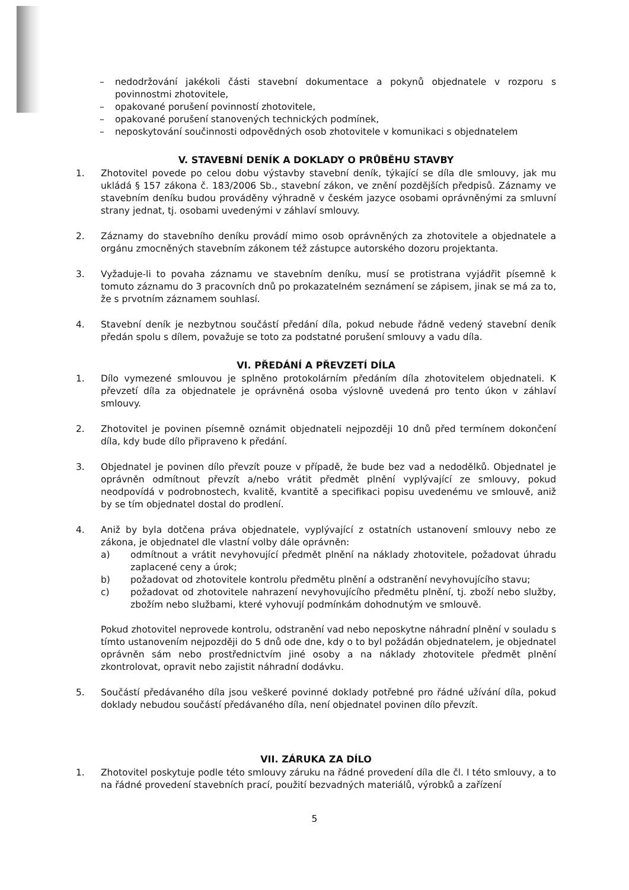– nedodržování jakékoli části stavební dokumentace a pokynů objednatele v rozporu s povinnostmi zhotovitele,
– opakované porušení povinností zhotovitele,
– opakované porušení stanovených technických podmínek,
– neposkytování součinnosti odpovědných osob zhotovitele v komunikaci s objednatelem
V. STAVEBNÍ DENÍK A DOKLADY O PRŮBĚHU STAVBY
1. Zhotovitel povede po celou dobu výstavby stavební deník, týkající se díla dle smlouvy, jak mu ukládá § 157 zákona č. 183/2006 Sb., stavební zákon, ve znění pozdějších předpisů. Záznamy ve stavebním deníku budou prováděny výhradně v českém jazyce osobami oprávněnými za smluvní strany jednat, tj. osobami uvedenými v záhlaví smlouvy.
2. Záznamy do stavebního deníku provádí mimo osob oprávněných za zhotovitele a objednatele a orgánu zmocněných stavebním zákonem též zástupce autorského dozoru projektanta.
3. Vyžaduje-li to povaha záznamu ve stavebním deníku, musí se protistrana vyjádřit písemně k tomuto záznamu do 3 pracovních dnů po prokazatelném seznámení se zápisem, jinak se má za to, že s prvotním záznamem souhlasí.
4. Stavební deník je nezbytnou součástí předání díla, pokud nebude řádně vedený stavební deník předán spolu s dílem, považuje se toto za podstatné porušení smlouvy a vadu díla.
VI. PŘEDÁNÍ A PŘEVZETÍ DÍLA
1. Dílo vymezené smlouvou je splněno protokolárním předáním díla zhotovitelem objednateli. K převzetí díla za objednatele je oprávněná osoba výslovně uvedená pro tento úkon v záhlaví smlouvy.
2. Zhotovitel je povinen písemně oznámit objednateli nejpozději 10 dnů před termínem dokončení díla, kdy bude dílo připraveno k předání.
3. Objednatel je povinen dílo převzít pouze v případě, že bude bez vad a nedodělků. Objednatel je oprávněn odmítnout převzít a/nebo vrátit předmět plnění vyplývající ze smlouvy, pokud neodpovídá v podrobnostech, kvalitě, kvantitě a specifikaci popisu uvedenému ve smlouvě, aniž by se tím objednatel dostal do prodlení.
4. Aniž by byla dotčena práva objednatele, vyplývající z ostatních ustanovení smlouvy nebo ze zákona, je objednatel dle vlastní volby dále oprávněn:
a) odmítnout a vrátit nevyhovující předmět plnění na náklady zhotovitele, požadovat úhradu zaplacené ceny a úrok;
b) požadovat od zhotovitele kontrolu předmětu plnění a odstranění nevyhovujícího stavu;
c) požadovat od zhotovitele nahrazení nevyhovujícího předmětu plnění, tj. zboží nebo služby, zbožím nebo službami, které vyhovují podmínkám dohodnutým ve smlouvě.
Pokud zhotovitel neprovede kontrolu, odstranění vad nebo neposkytne náhradní plnění v souladu s tímto ustanovením nejpozději do 5 dnů ode dne, kdy o to byl požádán objednatelem, je objednatel oprávněn sám nebo prostřednictvím jiné osoby a na náklady zhotovitele předmět plnění zkontrolovat, opravit nebo zajistit náhradní dodávku.
5. Součástí předávaného díla jsou veškeré povinné doklady potřebné pro řádné užívání díla, pokud doklady nebudou součástí předávaného díla, není objednatel povinen dílo převzít.
VII. ZÁRUKA ZA DÍLO
1. Zhotovitel poskytuje podle této smlouvy záruku na řádné provedení díla dle čl. I této smlouvy, a to na řádné provedení stavebních prací, použití bezvadných materiálů, výrobků a zařízení
5